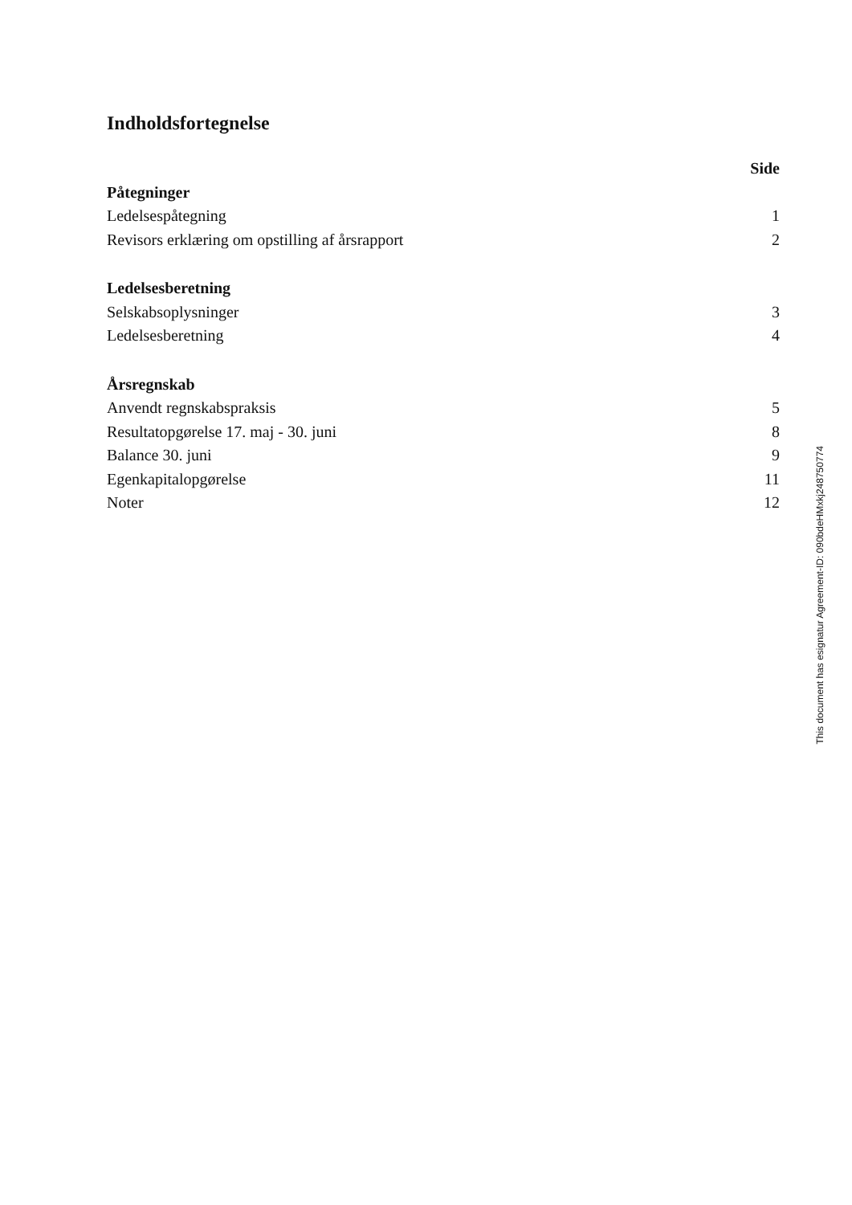Indholdsfortegnelse
| | Side |
| Påtegninger | |
| Ledelsespåtegning | 1 |
| Revisors erklæring om opstilling af årsrapport | 2 |
| Ledelsesberetning | |
| Selskabsoplysninger | 3 |
| Ledelsesberetning | 4 |
| Årsregnskab | |
| Anvendt regnskabspraksis | 5 |
| Resultatopgørelse 17. maj - 30. juni | 8 |
| Balance 30. juni | 9 |
| Egenkapitalopgørelse | 11 |
| Noter | 12 |
This document has esignatur Agreement-ID: 090bdeHMxkj248750774